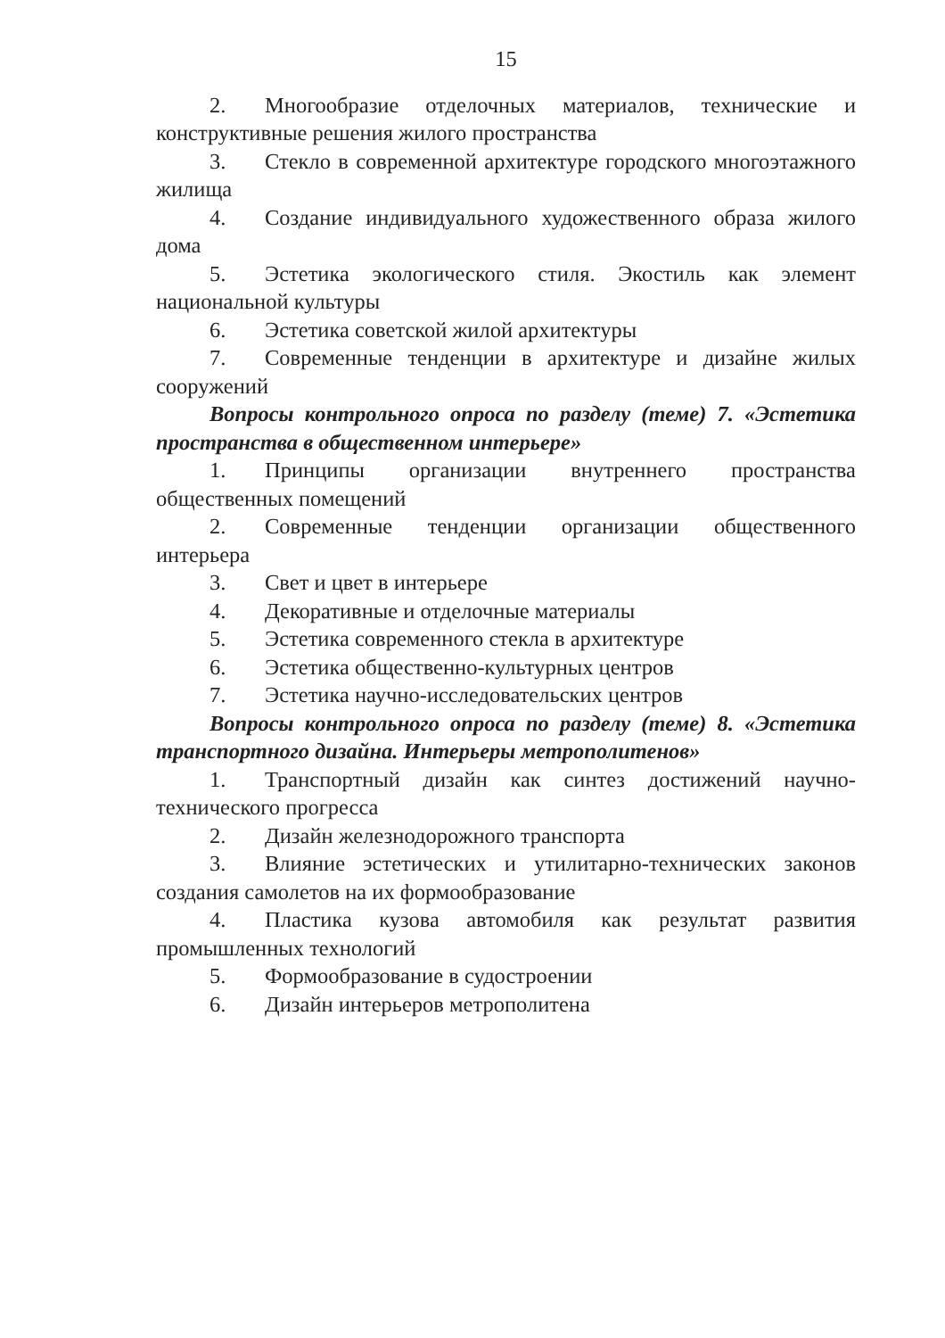15
2. Многообразие отделочных материалов, технические и конструктивные решения жилого пространства
3. Стекло в современной архитектуре городского многоэтажного жилища
4. Создание индивидуального художественного образа жилого дома
5. Эстетика экологического стиля. Экостиль как элемент национальной культуры
6. Эстетика советской жилой архитектуры
7. Современные тенденции в архитектуре и дизайне жилых сооружений
Вопросы контрольного опроса по разделу (теме) 7. «Эстетика пространства в общественном интерьере»
1. Принципы организации внутреннего пространства общественных помещений
2. Современные тенденции организации общественного интерьера
3. Свет и цвет в интерьере
4. Декоративные и отделочные материалы
5. Эстетика современного стекла в архитектуре
6. Эстетика общественно-культурных центров
7. Эстетика научно-исследовательских центров
Вопросы контрольного опроса по разделу (теме) 8. «Эстетика транспортного дизайна. Интерьеры метрополитенов»
1. Транспортный дизайн как синтез достижений научно-технического прогресса
2. Дизайн железнодорожного транспорта
3. Влияние эстетических и утилитарно-технических законов создания самолетов на их формообразование
4. Пластика кузова автомобиля как результат развития промышленных технологий
5. Формообразование в судостроении
6. Дизайн интерьеров метрополитена